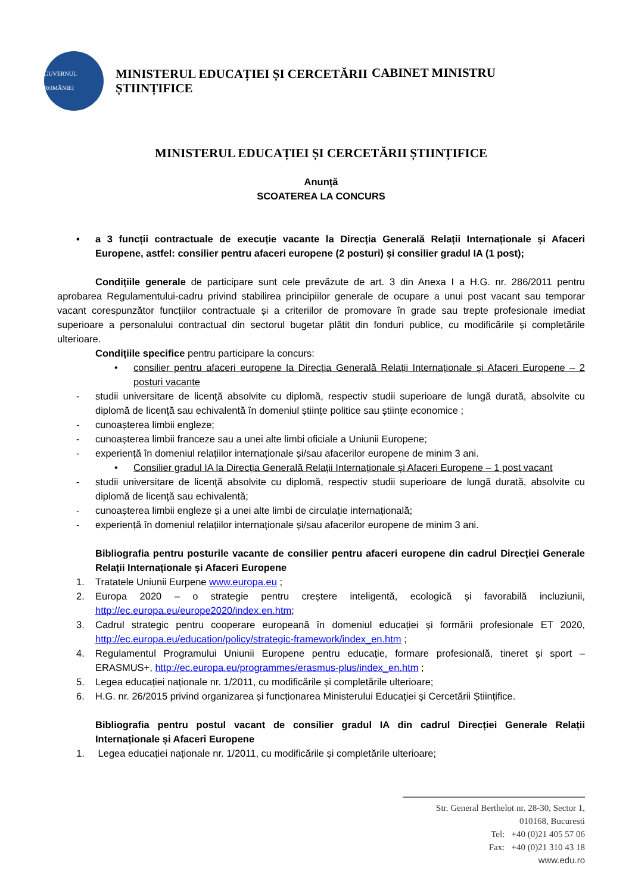GUVERNUL ROMÂNIEI
MINISTERUL EDUCAȚIEI ȘI CERCETĂRII ȘTIINȚIFICE
CABINET MINISTRU
MINISTERUL EDUCAȚIEI ȘI CERCETĂRII ȘTIINȚIFICE
Anunță
SCOATEREA LA CONCURS
• a 3 funcții contractuale de execuție vacante la Direcția Generală Relații Internaționale și Afaceri Europene, astfel: consilier pentru afaceri europene (2 posturi) și consilier gradul IA (1 post);
Condițiile generale de participare sunt cele prevăzute de art. 3 din Anexa I a H.G. nr. 286/2011 pentru aprobarea Regulamentului-cadru privind stabilirea principiilor generale de ocupare a unui post vacant sau temporar vacant corespunzător funcțiilor contractuale și a criteriilor de promovare în grade sau trepte profesionale imediat superioare a personalului contractual din sectorul bugetar plătit din fonduri publice, cu modificările și completările ulterioare.
Condițiile specifice pentru participare la concurs:
• consilier pentru afaceri europene la Direcția Generală Relații Internaționale și Afaceri Europene – 2 posturi vacante
- studii universitare de licenţă absolvite cu diplomă, respectiv studii superioare de lungă durată, absolvite cu diplomă de licenţă sau echivalentă în domeniul științe politice sau științe economice ;
- cunoașterea limbii engleze;
- cunoașterea limbii franceze sau a unei alte limbi oficiale a Uniunii Europene;
- experiență în domeniul relațiilor internaționale și/sau afacerilor europene de minim 3 ani.
• Consilier gradul IA la Direcția Generală Relații Internaționale și Afaceri Europene – 1 post vacant
- studii universitare de licenţă absolvite cu diplomă, respectiv studii superioare de lungă durată, absolvite cu diplomă de licenţă sau echivalentă;
- cunoașterea limbii engleze și a unei alte limbi de circulație internațională;
- experiență în domeniul relațiilor internaționale și/sau afacerilor europene de minim 3 ani.
Bibliografia pentru posturile vacante de consilier pentru afaceri europene din cadrul Direcției Generale Relații Internaționale și Afaceri Europene
1. Tratatele Uniunii Eurpene www.europa.eu ;
2. Europa 2020 – o strategie pentru creștere inteligentă, ecologică și favorabilă incluziunii, http://ec.europa.eu/europe2020/index.en.htm;
3. Cadrul strategic pentru cooperare europeană în domeniul educației și formării profesionale ET 2020, http://ec.europa.eu/education/policy/strategic-framework/index_en.htm ;
4. Regulamentul Programului Uniunii Europene pentru educație, formare profesională, tineret și sport – ERASMUS+, http://ec.europa.eu/programmes/erasmus-plus/index_en.htm ;
5. Legea educației naționale nr. 1/2011, cu modificările și completările ulterioare;
6. H.G. nr. 26/2015 privind organizarea și funcționarea Ministerului Educației și Cercetării Științifice.
Bibliografia pentru postul vacant de consilier gradul IA din cadrul Direcției Generale Relații Internaționale și Afaceri Europene
1. Legea educației naționale nr. 1/2011, cu modificările și completările ulterioare;
Str. General Berthelot nr. 28-30, Sector 1,
010168, Bucuresti
Tel: +40 (0)21 405 57 06
Fax: +40 (0)21 310 43 18
www.edu.ro